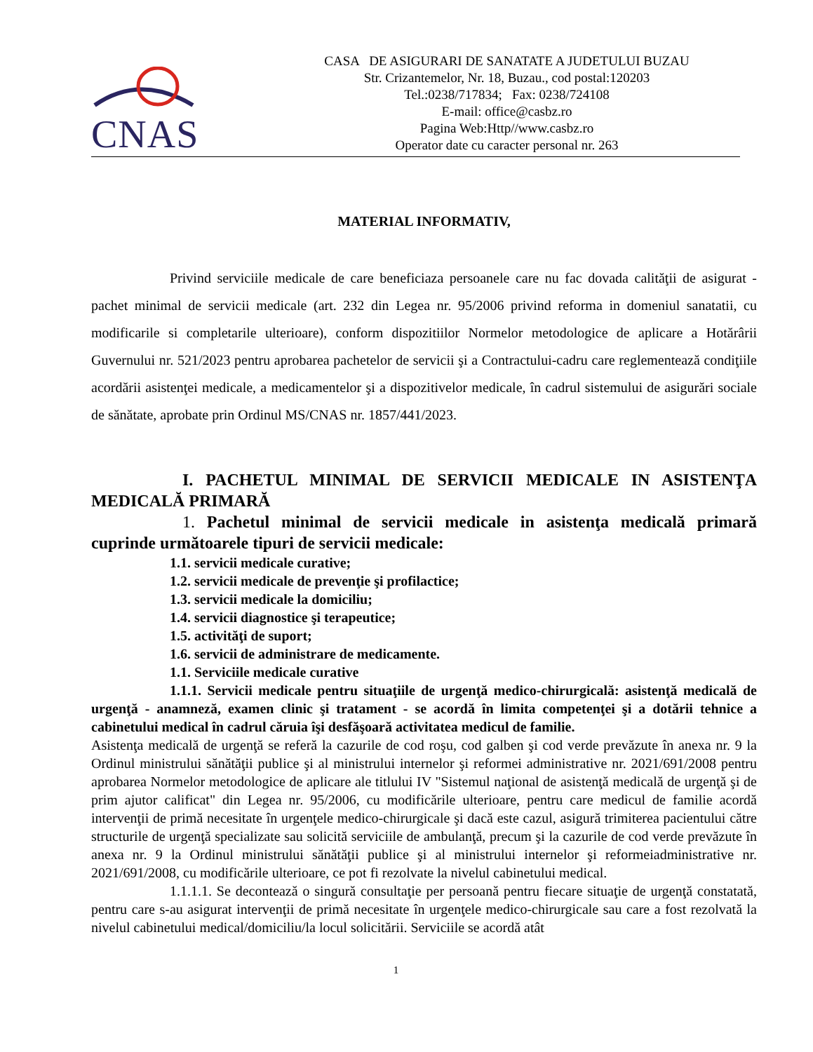CNAS
CASA DE ASIGURARI DE SANATATE A JUDETULUI BUZAU
Str. Crizantemelor, Nr. 18, Buzau., cod postal:120203
Tel.:0238/717834; Fax: 0238/724108
E-mail: office@casbz.ro
Pagina Web:Http//www.casbz.ro
Operator date cu caracter personal nr. 263
MATERIAL INFORMATIV,
Privind serviciile medicale de care beneficiaza persoanele care nu fac dovada calităţii de asigurat - pachet minimal de servicii medicale (art. 232 din Legea nr. 95/2006 privind reforma in domeniul sanatatii, cu modificarile si completarile ulterioare), conform dispozitiilor Normelor metodologice de aplicare a Hotărârii Guvernului nr. 521/2023 pentru aprobarea pachetelor de servicii şi a Contractului-cadru care reglementează condiţiile acordării asistenţei medicale, a medicamentelor şi a dispozitivelor medicale, în cadrul sistemului de asigurări sociale de sănătate, aprobate prin Ordinul MS/CNAS nr. 1857/441/2023.
I. PACHETUL MINIMAL DE SERVICII MEDICALE IN ASISTENŢA MEDICALĂ PRIMARĂ
1. Pachetul minimal de servicii medicale in asistenţa medicală primară cuprinde următoarele tipuri de servicii medicale:
1.1. servicii medicale curative;
1.2. servicii medicale de prevenţie şi profilactice;
1.3. servicii medicale la domiciliu;
1.4. servicii diagnostice şi terapeutice;
1.5. activităţi de suport;
1.6. servicii de administrare de medicamente.
1.1. Serviciile medicale curative
1.1.1. Servicii medicale pentru situaţiile de urgenţă medico-chirurgicală: asistenţă medicală de urgenţă - anamneză, examen clinic şi tratament - se acordă în limita competenţei şi a dotării tehnice a cabinetului medical în cadrul căruia îşi desfăşoară activitatea medicul de familie.
Asistenţa medicală de urgenţă se referă la cazurile de cod roşu, cod galben şi cod verde prevăzute în anexa nr. 9 la Ordinul ministrului sănătăţii publice şi al ministrului internelor şi reformei administrative nr. 2021/691/2008 pentru aprobarea Normelor metodologice de aplicare ale titlului IV "Sistemul naţional de asistenţă medicală de urgenţă şi de prim ajutor calificat" din Legea nr. 95/2006, cu modificările ulterioare, pentru care medicul de familie acordă intervenţii de primă necesitate în urgenţele medico-chirurgicale şi dacă este cazul, asigură trimiterea pacientului către structurile de urgenţă specializate sau solicită serviciile de ambulanţă, precum şi la cazurile de cod verde prevăzute în anexa nr. 9 la Ordinul ministrului sănătăţii publice şi al ministrului internelor şi reformeiadministrative nr. 2021/691/2008, cu modificările ulterioare, ce pot fi rezolvate la nivelul cabinetului medical.
1.1.1.1. Se decontează o singură consultaţie per persoană pentru fiecare situaţie de urgenţă constatată, pentru care s-au asigurat intervenţii de primă necesitate în urgenţele medico-chirurgicale sau care a fost rezolvată la nivelul cabinetului medical/domiciliu/la locul solicitării. Serviciile se acordă atât
1